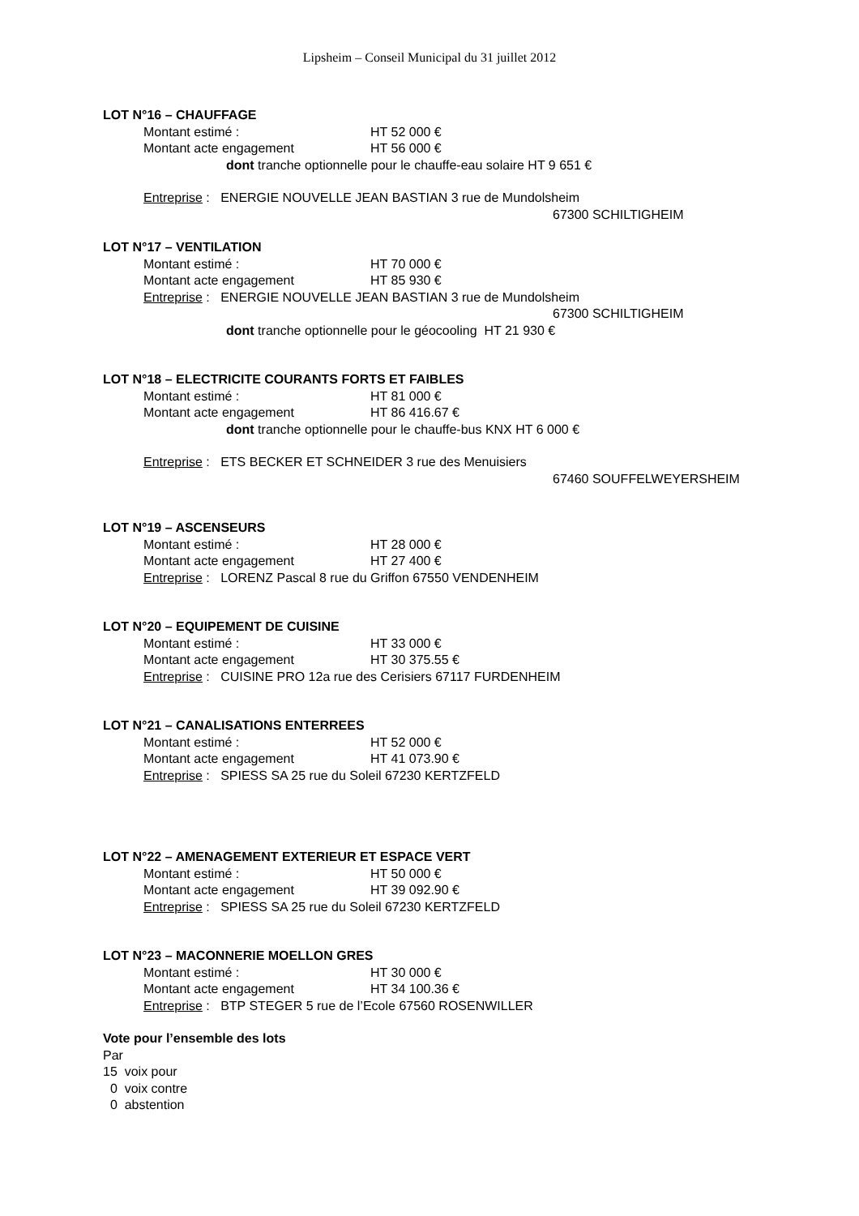Lipsheim – Conseil Municipal du 31 juillet 2012
LOT N°16 – CHAUFFAGE
Montant estimé : HT 52 000 €
Montant acte engagement HT 56 000 €
dont tranche optionnelle pour le chauffe-eau solaire HT 9 651 €
Entreprise : ENERGIE NOUVELLE JEAN BASTIAN 3 rue de Mundolsheim
67300 SCHILTIGHEIM
LOT N°17 – VENTILATION
Montant estimé : HT 70 000 €
Montant acte engagement HT 85 930 €
Entreprise : ENERGIE NOUVELLE JEAN BASTIAN 3 rue de Mundolsheim
67300 SCHILTIGHEIM
dont tranche optionnelle pour le géocooling HT 21 930 €
LOT N°18 – ELECTRICITE COURANTS FORTS ET FAIBLES
Montant estimé : HT 81 000 €
Montant acte engagement HT 86 416.67 €
dont tranche optionnelle pour le chauffe-bus KNX HT 6 000 €
Entreprise : ETS BECKER ET SCHNEIDER 3 rue des Menuisiers
67460 SOUFFELWEYERSHEIM
LOT N°19 – ASCENSEURS
Montant estimé : HT 28 000 €
Montant acte engagement HT 27 400 €
Entreprise : LORENZ Pascal 8 rue du Griffon 67550 VENDENHEIM
LOT N°20 – EQUIPEMENT DE CUISINE
Montant estimé : HT 33 000 €
Montant acte engagement HT 30 375.55 €
Entreprise : CUISINE PRO 12a rue des Cerisiers 67117 FURDENHEIM
LOT N°21 – CANALISATIONS ENTERREES
Montant estimé : HT 52 000 €
Montant acte engagement HT 41 073.90 €
Entreprise : SPIESS SA 25 rue du Soleil 67230 KERTZFELD
LOT N°22 – AMENAGEMENT EXTERIEUR ET ESPACE VERT
Montant estimé : HT 50 000 €
Montant acte engagement HT 39 092.90 €
Entreprise : SPIESS SA 25 rue du Soleil 67230 KERTZFELD
LOT N°23 – MACONNERIE MOELLON GRES
Montant estimé : HT 30 000 €
Montant acte engagement HT 34 100.36 €
Entreprise : BTP STEGER 5 rue de l’Ecole 67560 ROSENWILLER
Vote pour l’ensemble des lots
Par
15 voix pour
0 voix contre
0 abstention